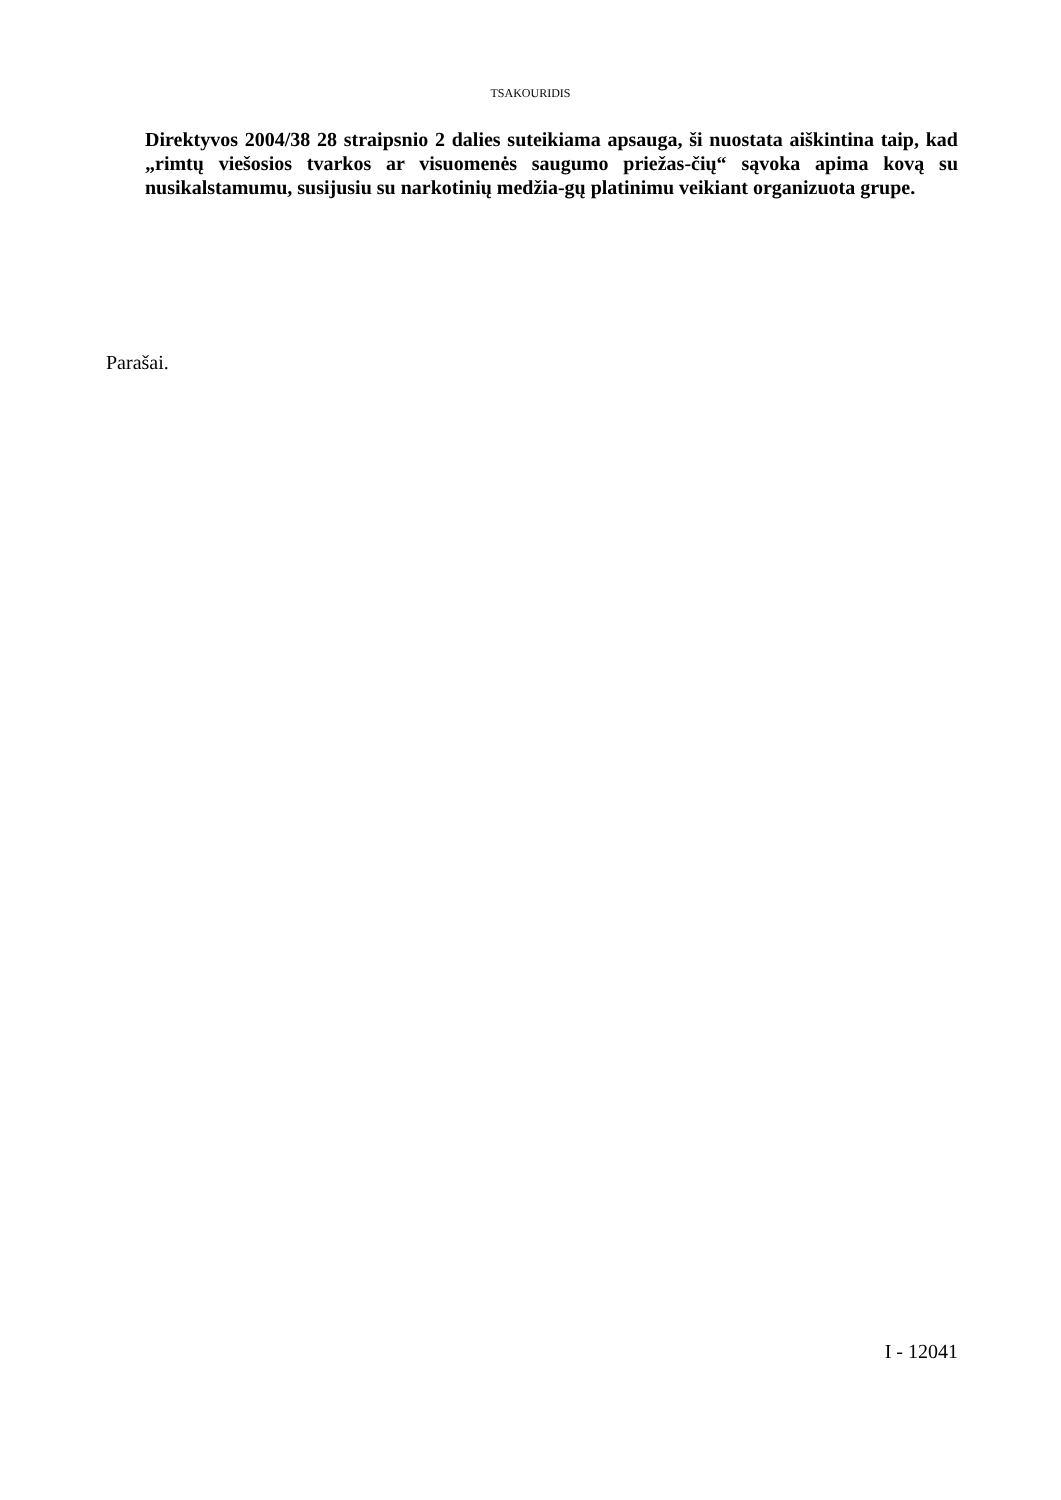TSAKOURIDIS
Direktyvos 2004/38 28 straipsnio 2 dalies suteikiama apsauga, ši nuostata aiškintina taip, kad „rimtų viešosios tvarkos ar visuomenės saugumo priežas-čių“ sąvoka apima kovą su nusikalstamumu, susijusiu su narkotinių medžia-gų platinimu veikiant organizuota grupe.
Parašai.
I - 12041